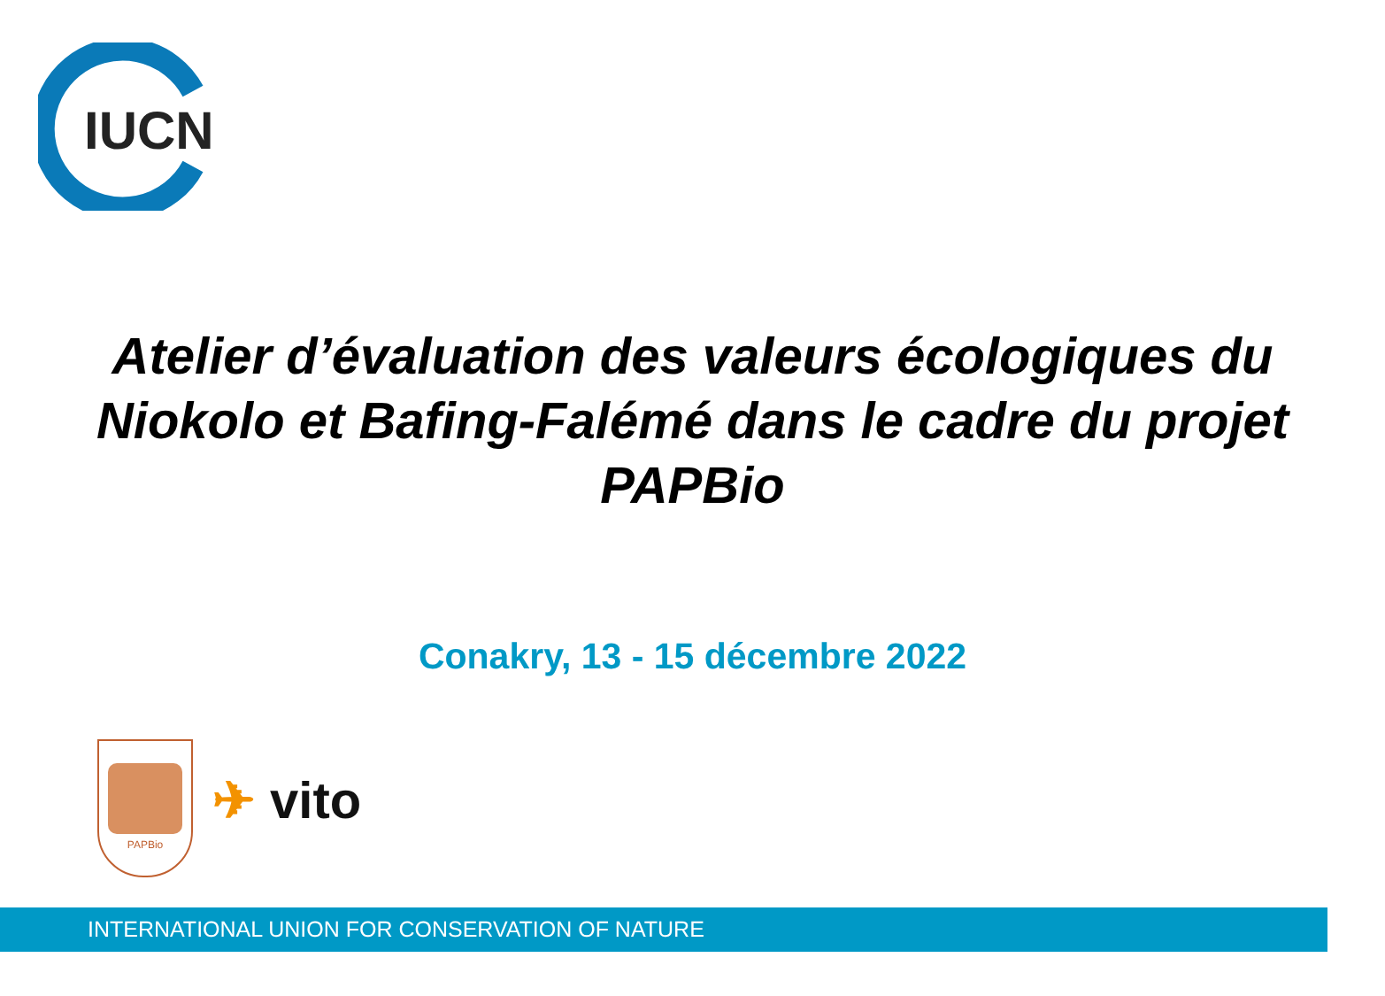IUCN
Atelier d’évaluation des valeurs écologiques du Niokolo et Bafing-Falémé dans le cadre du projet PAPBio
Conakry, 13 - 15 décembre 2022
PAPBio
✈ vito
INTERNATIONAL UNION FOR CONSERVATION OF NATURE